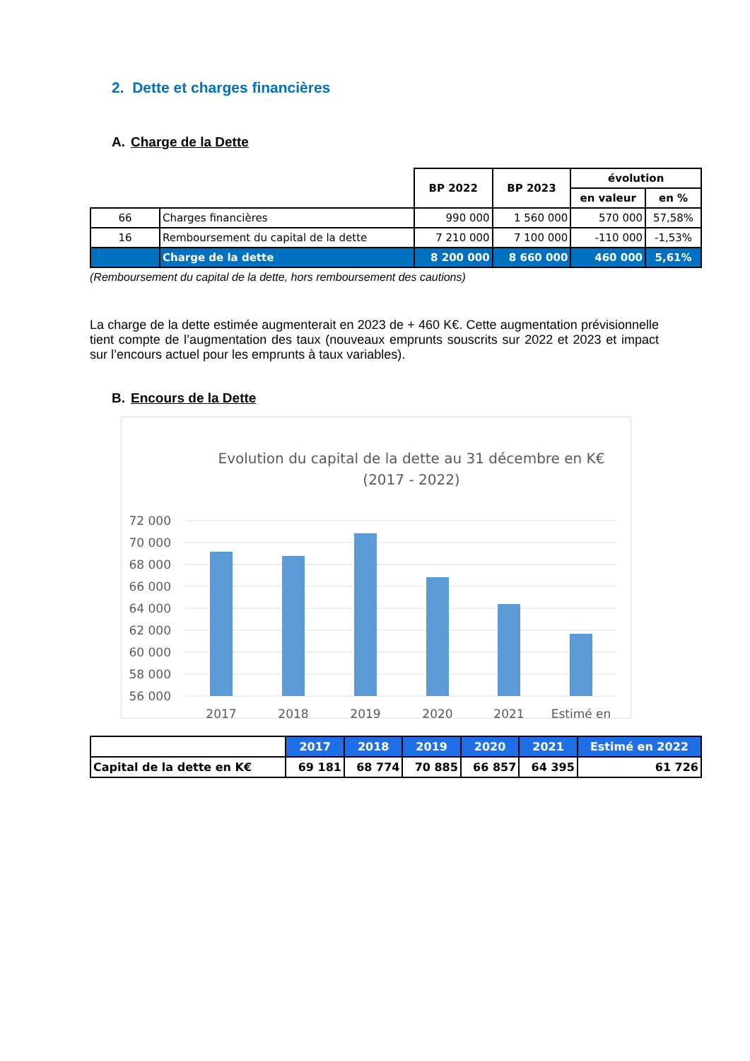2. Dette et charges financières
A. Charge de la Dette
| | | BP 2022 | BP 2023 | évolution | |
| --- | --- | --- | --- | --- | --- |
| | | | | en valeur | en % |
| 66 | Charges financières | 990 000 | 1 560 000 | 570 000 | 57,58% |
| 16 | Remboursement du capital de la dette | 7 210 000 | 7 100 000 | -110 000 | -1,53% |
| | Charge de la dette | 8 200 000 | 8 660 000 | 460 000 | 5,61% |
(Remboursement du capital de la dette, hors remboursement des cautions)
La charge de la dette estimée augmenterait en 2023 de + 460 K€. Cette augmentation prévisionnelle tient compte de l’augmentation des taux (nouveaux emprunts souscrits sur 2022 et 2023 et impact sur l’encours actuel pour les emprunts à taux variables).
B. Encours de la Dette
Evolution du capital de la dette au 31 décembre en K€
(2017 - 2022)
72 000
70 000
68 000
66 000
64 000
62 000
60 000
58 000
56 000
2017
2018
2019
2020
2021
Estimé en
| | 2017 | 2018 | 2019 | 2020 | 2021 | Estimé en 2022 |
| --- | --- | --- | --- | --- | --- | --- |
| Capital de la dette en K€ | 69 181 | 68 774 | 70 885 | 66 857 | 64 395 | 61 726 |